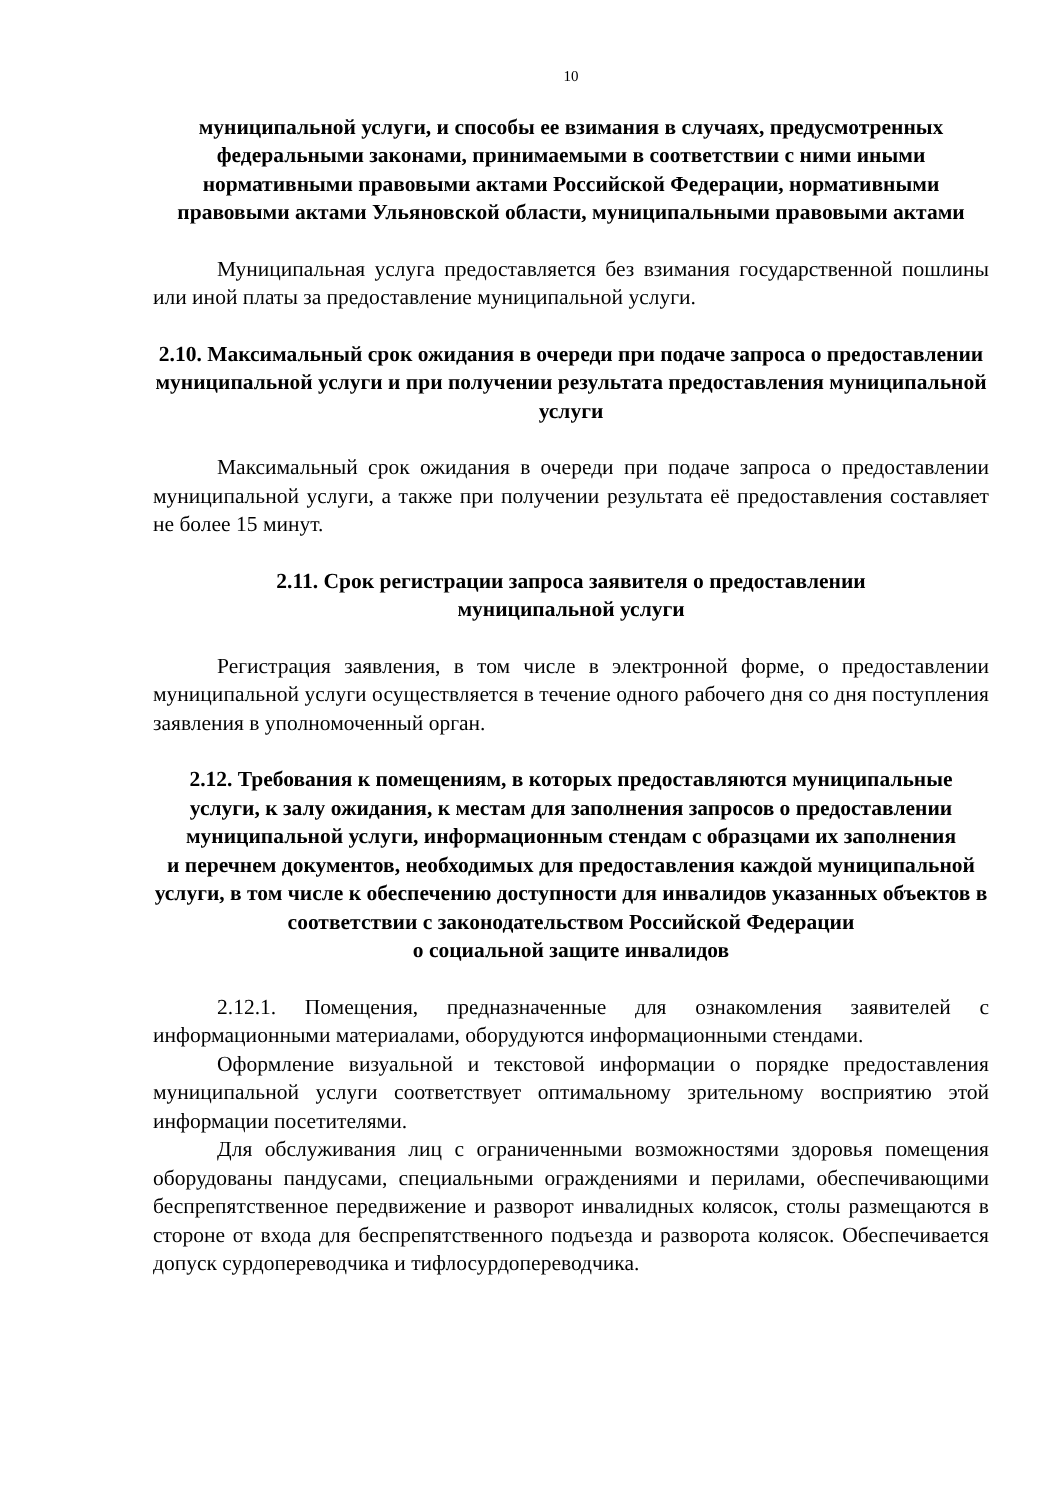10
муниципальной услуги, и способы ее взимания в случаях, предусмотренных федеральными законами, принимаемыми в соответствии с ними иными нормативными правовыми актами Российской Федерации, нормативными правовыми актами Ульяновской области, муниципальными правовыми актами
Муниципальная услуга предоставляется без взимания государственной пошлины или иной платы за предоставление муниципальной услуги.
2.10. Максимальный срок ожидания в очереди при подаче запроса о предоставлении муниципальной услуги и при получении результата предоставления муниципальной услуги
Максимальный срок ожидания в очереди при подаче запроса о предоставлении муниципальной услуги, а также при получении результата её предоставления составляет не более 15 минут.
2.11. Срок регистрации запроса заявителя о предоставлении
муниципальной услуги
Регистрация заявления, в том числе в электронной форме, о предоставлении муниципальной услуги осуществляется в течение одного рабочего дня со дня поступления заявления в уполномоченный орган.
2.12. Требования к помещениям, в которых предоставляются муниципальные услуги, к залу ожидания, к местам для заполнения запросов о предоставлении муниципальной услуги, информационным стендам с образцами их заполнения
и перечнем документов, необходимых для предоставления каждой муниципальной услуги, в том числе к обеспечению доступности для инвалидов указанных объектов в соответствии с законодательством Российской Федерации
о социальной защите инвалидов
2.12.1. Помещения, предназначенные для ознакомления заявителей с информационными материалами, оборудуются информационными стендами.
Оформление визуальной и текстовой информации о порядке предоставления муниципальной услуги соответствует оптимальному зрительному восприятию этой информации посетителями.
Для обслуживания лиц с ограниченными возможностями здоровья помещения оборудованы пандусами, специальными ограждениями и перилами, обеспечивающими беспрепятственное передвижение и разворот инвалидных колясок, столы размещаются в стороне от входа для беспрепятственного подъезда и разворота колясок. Обеспечивается допуск сурдопереводчика и тифлосурдопереводчика.